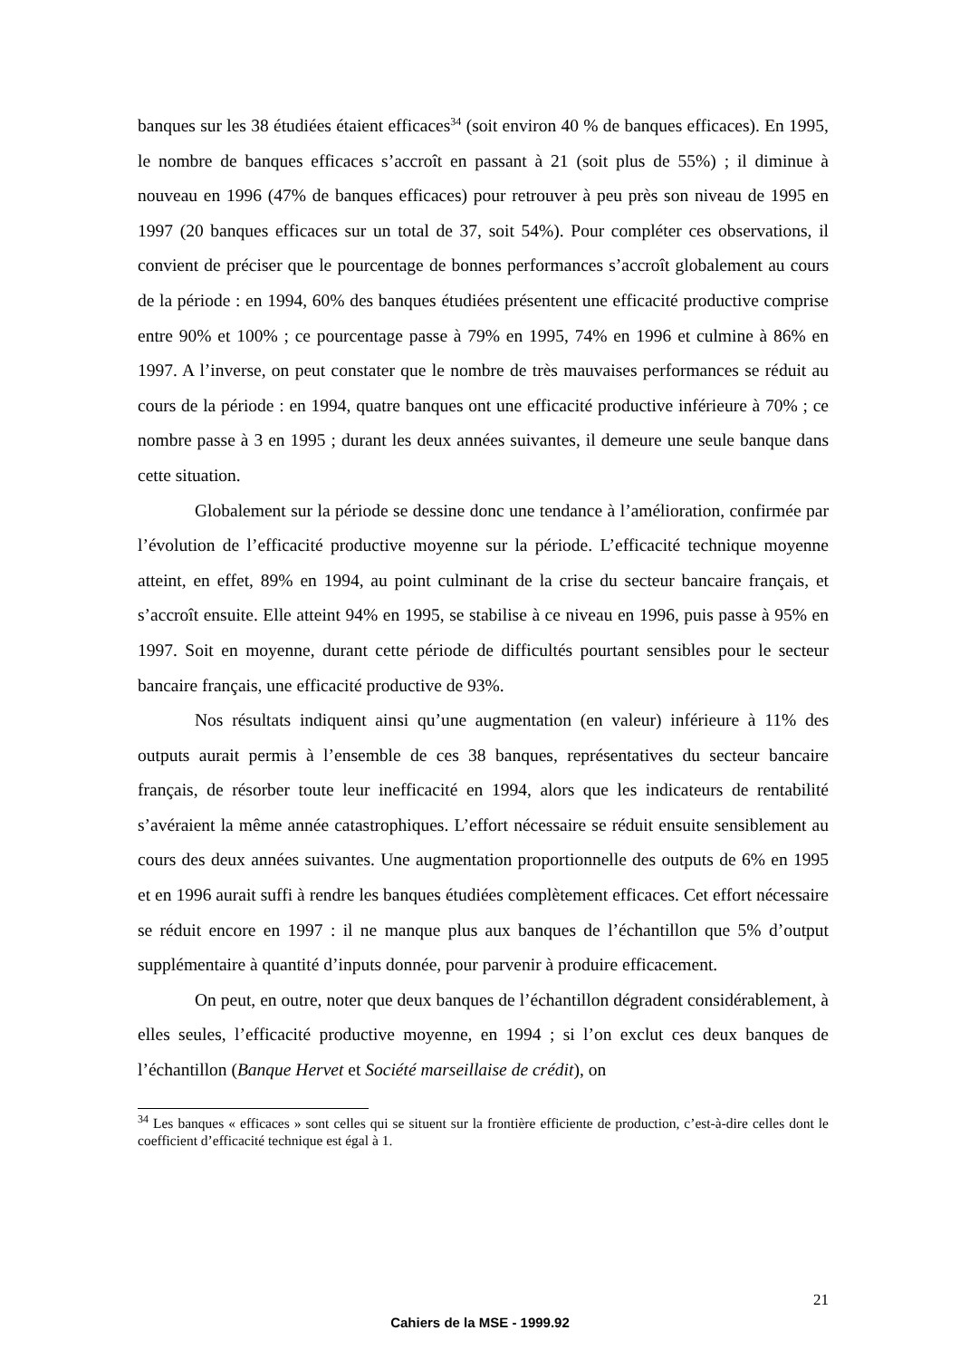banques sur les 38 étudiées étaient efficaces<sup>34</sup> (soit environ 40 % de banques efficaces). En 1995, le nombre de banques efficaces s’accroît en passant à 21 (soit plus de 55%) ; il diminue à nouveau en 1996 (47% de banques efficaces) pour retrouver à peu près son niveau de 1995 en 1997 (20 banques efficaces sur un total de 37, soit 54%). Pour compléter ces observations, il convient de préciser que le pourcentage de bonnes performances s’accroît globalement au cours de la période : en 1994, 60% des banques étudiées présentent une efficacité productive comprise entre 90% et 100% ; ce pourcentage passe à 79% en 1995, 74% en 1996 et culmine à 86% en 1997. A l’inverse, on peut constater que le nombre de très mauvaises performances se réduit au cours de la période : en 1994, quatre banques ont une efficacité productive inférieure à 70% ; ce nombre passe à 3 en 1995 ; durant les deux années suivantes, il demeure une seule banque dans cette situation.
Globalement sur la période se dessine donc une tendance à l’amélioration, confirmée par l’évolution de l’efficacité productive moyenne sur la période. L’efficacité technique moyenne atteint, en effet, 89% en 1994, au point culminant de la crise du secteur bancaire français, et s’accroît ensuite. Elle atteint 94% en 1995, se stabilise à ce niveau en 1996, puis passe à 95% en 1997. Soit en moyenne, durant cette période de difficultés pourtant sensibles pour le secteur bancaire français, une efficacité productive de 93%.
Nos résultats indiquent ainsi qu’une augmentation (en valeur) inférieure à 11% des outputs aurait permis à l’ensemble de ces 38 banques, représentatives du secteur bancaire français, de résorber toute leur inefficacité en 1994, alors que les indicateurs de rentabilité s’avéraient la même année catastrophiques. L’effort nécessaire se réduit ensuite sensiblement au cours des deux années suivantes. Une augmentation proportionnelle des outputs de 6% en 1995 et en 1996 aurait suffi à rendre les banques étudiées complètement efficaces. Cet effort nécessaire se réduit encore en 1997 : il ne manque plus aux banques de l’échantillon que 5% d’output supplémentaire à quantité d’inputs donnée, pour parvenir à produire efficacement.
On peut, en outre, noter que deux banques de l’échantillon dégradent considérablement, à elles seules, l’efficacité productive moyenne, en 1994 ; si l’on exclut ces deux banques de l’échantillon (Banque Hervet et Société marseillaise de crédit), on
<sup>34</sup> Les banques « efficaces » sont celles qui se situent sur la frontière efficiente de production, c’est-à-dire celles dont le coefficient d’efficacité technique est égal à 1.
21
Cahiers de la MSE - 1999.92